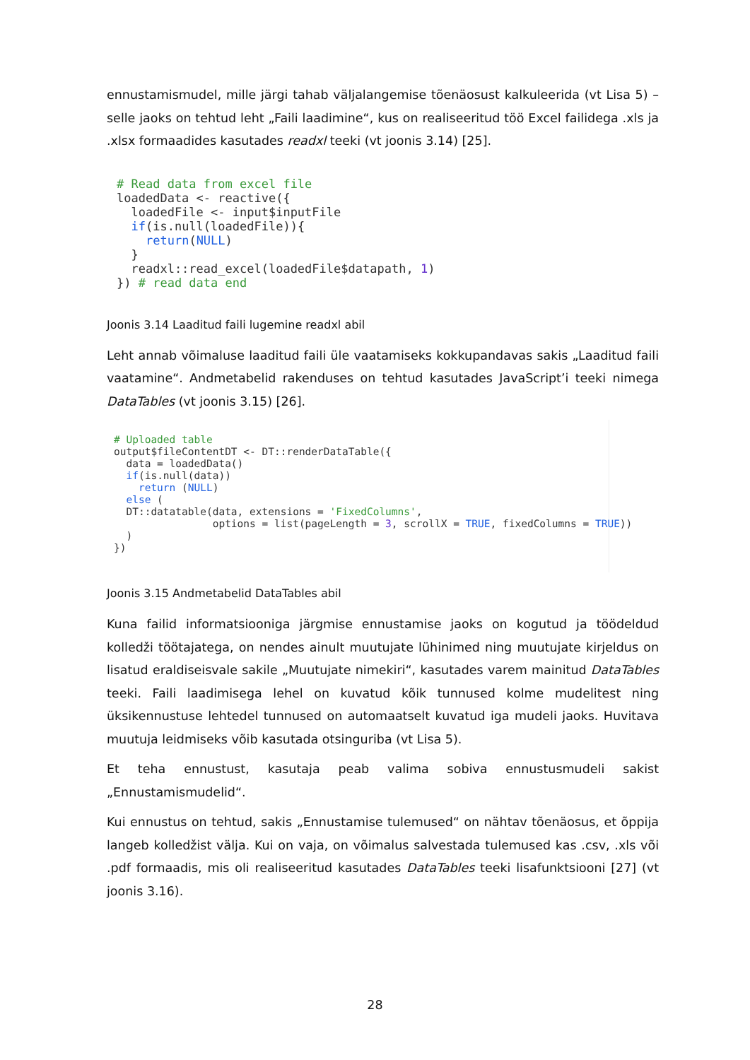ennustamismudel, mille järgi tahab väljalangemise tõenäosust kalkuleerida (vt Lisa 5) – selle jaoks on tehtud leht „Faili laadimine“, kus on realiseeritud töö Excel failidega .xls ja .xlsx formaadides kasutades readxl teeki (vt joonis 3.14) [25].
# Read data from excel file
loadedData <- reactive({
  loadedFile <- input$inputFile
  if(is.null(loadedFile)){
    return(NULL)
  }
  readxl::read_excel(loadedFile$datapath, 1)
}) # read data end
Joonis 3.14 Laaditud faili lugemine readxl abil
Leht annab võimaluse laaditud faili üle vaatamiseks kokkupandavas sakis „Laaditud faili vaatamine“. Andmetabelid rakenduses on tehtud kasutades JavaScript’i teeki nimega DataTables (vt joonis 3.15) [26].
# Uploaded table
output$fileContentDT <- DT::renderDataTable({
  data = loadedData()
  if(is.null(data))
    return (NULL)
  else (
  DT::datatable(data, extensions = 'FixedColumns',
                options = list(pageLength = 3, scrollX = TRUE, fixedColumns = TRUE))
  )
})
Joonis 3.15 Andmetabelid DataTables abil
Kuna failid informatsiooniga järgmise ennustamise jaoks on kogutud ja töödeldud kolledži töötajatega, on nendes ainult muutujate lühinimed ning muutujate kirjeldus on lisatud eraldiseisvale sakile „Muutujate nimekiri“, kasutades varem mainitud DataTables teeki. Faili laadimisega lehel on kuvatud kõik tunnused kolme mudelitest ning üksikennustuse lehtedel tunnused on automaatselt kuvatud iga mudeli jaoks. Huvitava muutuja leidmiseks võib kasutada otsinguriba (vt Lisa 5).
Et teha ennustust, kasutaja peab valima sobiva ennustusmudeli sakist „Ennustamismudelid“.
Kui ennustus on tehtud, sakis „Ennustamise tulemused“ on nähtav tõenäosus, et õppija langeb kolledžist välja. Kui on vaja, on võimalus salvestada tulemused kas .csv, .xls või .pdf formaadis, mis oli realiseeritud kasutades DataTables teeki lisafunktsiooni [27] (vt joonis 3.16).
28